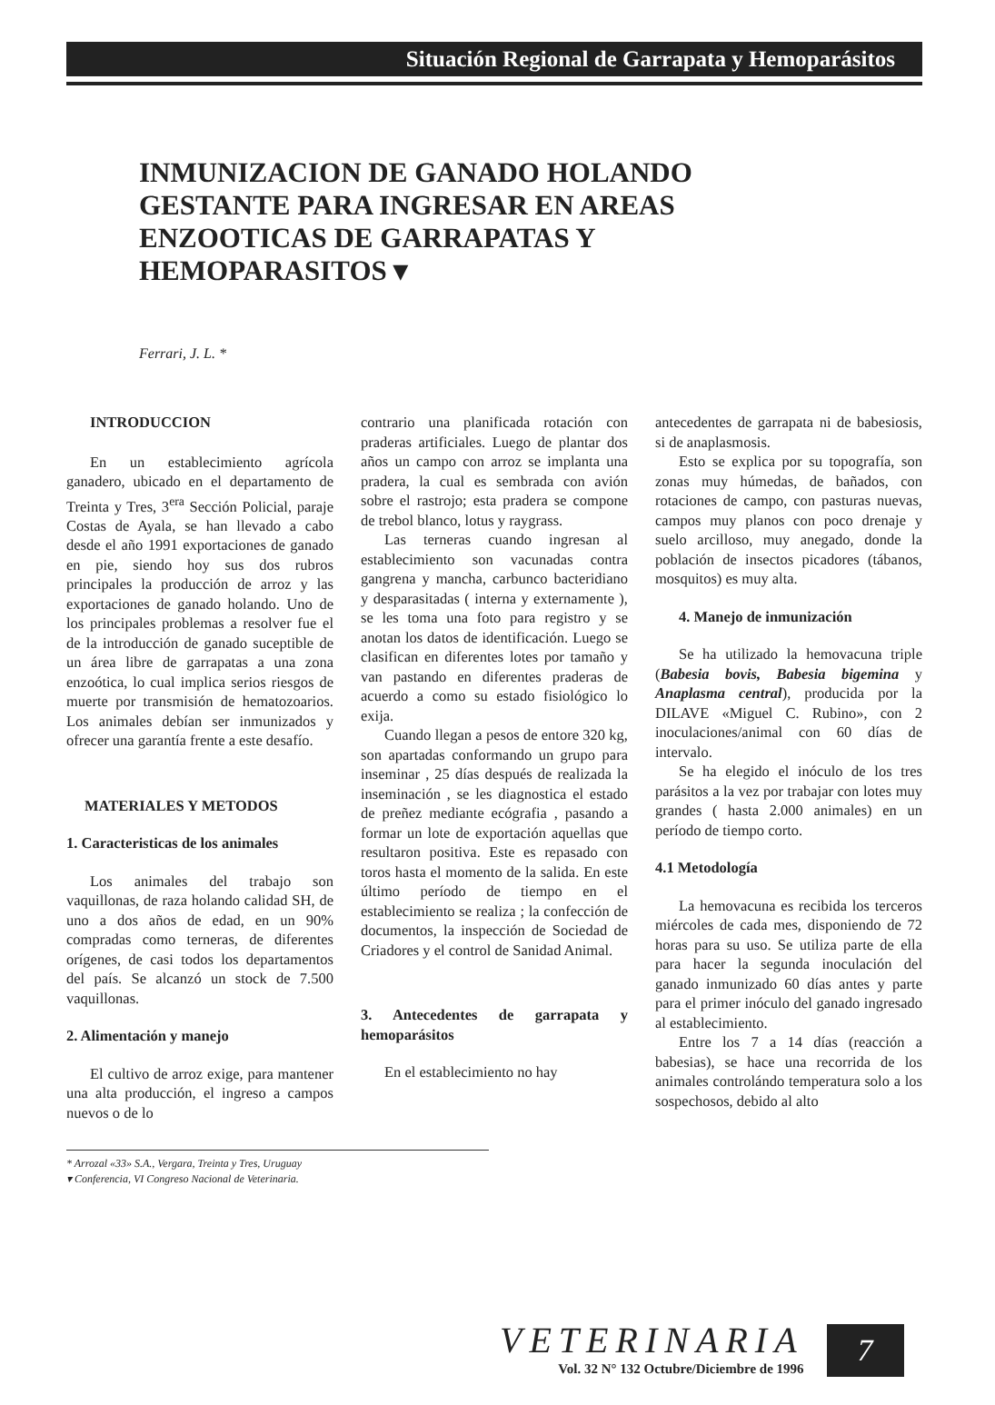Situación Regional de Garrapata y Hemoparásitos
INMUNIZACION DE GANADO HOLANDO GESTANTE PARA INGRESAR EN AREAS ENZOOTICAS DE GARRAPATAS Y HEMOPARASITOS ▾
Ferrari, J. L. *
INTRODUCCION
En un establecimiento agrícola ganadero, ubicado en el departamento de Treinta y Tres, 3<sup>era</sup> Sección Policial, paraje Costas de Ayala, se han llevado a cabo desde el año 1991 exportaciones de ganado en pie, siendo hoy sus dos rubros principales la producción de arroz y las exportaciones de ganado holando. Uno de los principales problemas a resolver fue el de la introducción de ganado suceptible de un área libre de garrapatas a una zona enzoótica, lo cual implica serios riesgos de muerte por transmisión de hematozoarios. Los animales debían ser inmunizados y ofrecer una garantía frente a este desafío.
MATERIALES Y METODOS
1. Caracteristicas de los animales
Los animales del trabajo son vaquillonas, de raza holando calidad SH, de uno a dos años de edad, en un 90% compradas como terneras, de diferentes orígenes, de casi todos los departamentos del país. Se alcanzó un stock de 7.500 vaquillonas.
2. Alimentación y manejo
El cultivo de arroz exige, para mantener una alta producción, el ingreso a campos nuevos o de lo
contrario una planificada rotación con praderas artificiales. Luego de plantar dos años un campo con arroz se implanta una pradera, la cual es sembrada con avión sobre el rastrojo; esta pradera se compone de trebol blanco, lotus y raygrass.
Las terneras cuando ingresan al establecimiento son vacunadas contra gangrena y mancha, carbunco bacteridiano y desparasitadas ( interna y externamente ), se les toma una foto para registro y se anotan los datos de identificación. Luego se clasifican en diferentes lotes por tamaño y van pastando en diferentes praderas de acuerdo a como su estado fisiológico lo exija.
Cuando llegan a pesos de entore 320 kg, son apartadas conformando un grupo para inseminar , 25 días después de realizada la inseminación , se les diagnostica el estado de preñez mediante ecógrafia , pasando a formar un lote de exportación aquellas que resultaron positiva. Este es repasado con toros hasta el momento de la salida. En este último período de tiempo en el establecimiento se realiza ; la confección de documentos, la inspección de Sociedad de Criadores y el control de Sanidad Animal.
3. Antecedentes de garrapata y hemoparásitos
En el establecimiento no hay
antecedentes de garrapata ni de babesiosis, si de anaplasmosis.
Esto se explica por su topografía, son zonas muy húmedas, de bañados, con rotaciones de campo, con pasturas nuevas, campos muy planos con poco drenaje y suelo arcilloso, muy anegado, donde la población de insectos picadores (tábanos, mosquitos) es muy alta.
4. Manejo de inmunización
Se ha utilizado la hemovacuna triple (Babesia bovis, Babesia bigemina y Anaplasma central), producida por la DILAVE «Miguel C. Rubino», con 2 inoculaciones/animal con 60 días de intervalo.
Se ha elegido el inóculo de los tres parásitos a la vez por trabajar con lotes muy grandes ( hasta 2.000 animales) en un período de tiempo corto.
4.1 Metodología
La hemovacuna es recibida los terceros miércoles de cada mes, disponiendo de 72 horas para su uso. Se utiliza parte de ella para hacer la segunda inoculación del ganado inmunizado 60 días antes y parte para el primer inóculo del ganado ingresado al establecimiento.
Entre los 7 a 14 días (reacción a babesias), se hace una recorrida de los animales controlándo temperatura solo a los sospechosos, debido al alto
* Arrozal «33» S.A., Vergara, Treinta y Tres, Uruguay
▾ Conferencia, VI Congreso Nacional de Veterinaria.
VETERINARIA
Vol. 32 N° 132 Octubre/Diciembre de 1996
7